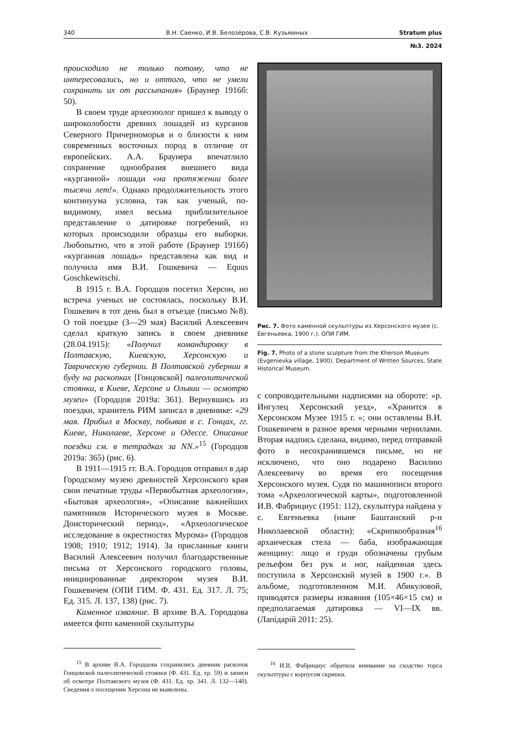340 В.Н. Саенко, И.В. Белозёрова, С.В. Кузьминых Stratum plus
№3. 2024
происходило не только потому, что не интересовались, но и оттого, что не умели сохранить их от рассыпания» (Браунер 1916б: 50).
В своем труде археозоолог пришел к выводу о широколобости древних лошадей из курганов Северного Причерноморья и о близости к ним современных восточных пород в отличие от европейских. А.А. Браунера впечатлило сохранение однообразия внешнего вида «курганной» лошади «на протяжении более тысячи лет!». Однако продолжительность этого континуума условна, так как ученый, по-видимому, имел весьма приблизительное представление о датировке погребений, из которых происходили образцы его выборки. Любопытно, что в этой работе (Браунер 1916б) «курганная лошадь» представлена как вид и получила имя В.И. Гошкевича — Equus Goschkewitschi.
В 1915 г. В.А. Городцов посетил Херсон, но встреча ученых не состоялась, поскольку В.И. Гошкевич в тот день был в отъезде (письмо №8). О той поездке (3—29 мая) Василий Алексеевич сделал краткую запись в своем дневнике (28.04.1915): «Получил командировку в Полтавскую, Киевскую, Херсонскую и Таврическую губернии. В Полтавской губернии я буду на раскопках [Гонцовской] палеолитической стоянки, в Киеве, Херсоне и Ольвии — осмотрю музеи» (Городцов 2019а: 361). Вернувшись из поездки, хранитель РИМ записал в дневнике: «29 мая. Прибыл в Москву, побывав в с. Гонцах, гг. Киеве, Николаеве, Херсоне и Одессе. Описание поездки см. в тетрадках за NN.»<sup>15</sup> (Городцов 2019а: 365) (рис. 6).
В 1911—1915 гг. В.А. Городцов отправил в дар Городскому музею древностей Херсонского края свои печатные труды «Первобытная археология», «Бытовая археология», «Описание важнейших памятников Исторического музея в Москве. Доисторический период», «Археологическое исследование в окрестностях Мурома» (Городцов 1908; 1910; 1912; 1914). За присланные книги Василий Алексеевич получил благодарственные письма от Херсонского городского головы, инициированные директором музея В.И. Гошкевичем (ОПИ ГИМ. Ф. 431. Ед. 317. Л. 75; Ед. 315. Л. 137, 138) (рис. 7).
Каменное изваяние. В архиве В.А. Городцова имеется фото каменной скульптуры
<sup>15</sup> В архиве В.А. Городцова сохранились дневник раскопок Гонцовской палеолитической стоянки (Ф. 431. Ед. хр. 59) и записи об осмотре Полтавского музея (Ф. 431. Ед. хр. 341. Л. 132—140). Сведения о посещении Херсона не выявлены.
Рис. 7. Фото каменной скульптуры из Херсонского музея (с. Евгеньевка, 1900 г.). ОПИ ГИМ.
Fig. 7. Photo of a stone sculpture from the Kherson Museum (Evgenievka village, 1900). Department of Written Sources, State Historical Museum.
с сопроводительными надписями на обороте: «р. Ингулец Херсонский уезд», «Хранится в Херсонском Музее 1915 г. »; они оставлены В.И. Гошкевичем в разное время черными чернилами. Вторая надпись сделана, видимо, перед отправкой фото в несохранившемся письме, но не исключено, что оно подарено Василию Алексеевичу во время его посещения Херсонского музея. Судя по машинописи второго тома «Археологической карты», подготовленной И.В. Фабрициус (1951: 112), скульптура найдена у с. Евгеньевка (ныне Баштанский р-н Николаевской области): «Скрипкообразная<sup>16</sup> архаическая стела — баба, изображающая женщину: лицо и груди обозначены грубым рельефом без рук и ног, найденная здесь поступила в Херсонский музей в 1900 г.». В альбоме, подготовленном М.И. Абикуловой, приводятся размеры изваяния (105×46×15 см) и предполагаемая датировка — VI—IX вв. (Лапідарій 2011: 25).
<sup>16</sup> И.В. Фабрициус обратила внимание на сходство торса скульптуры с корпусом скрипки.